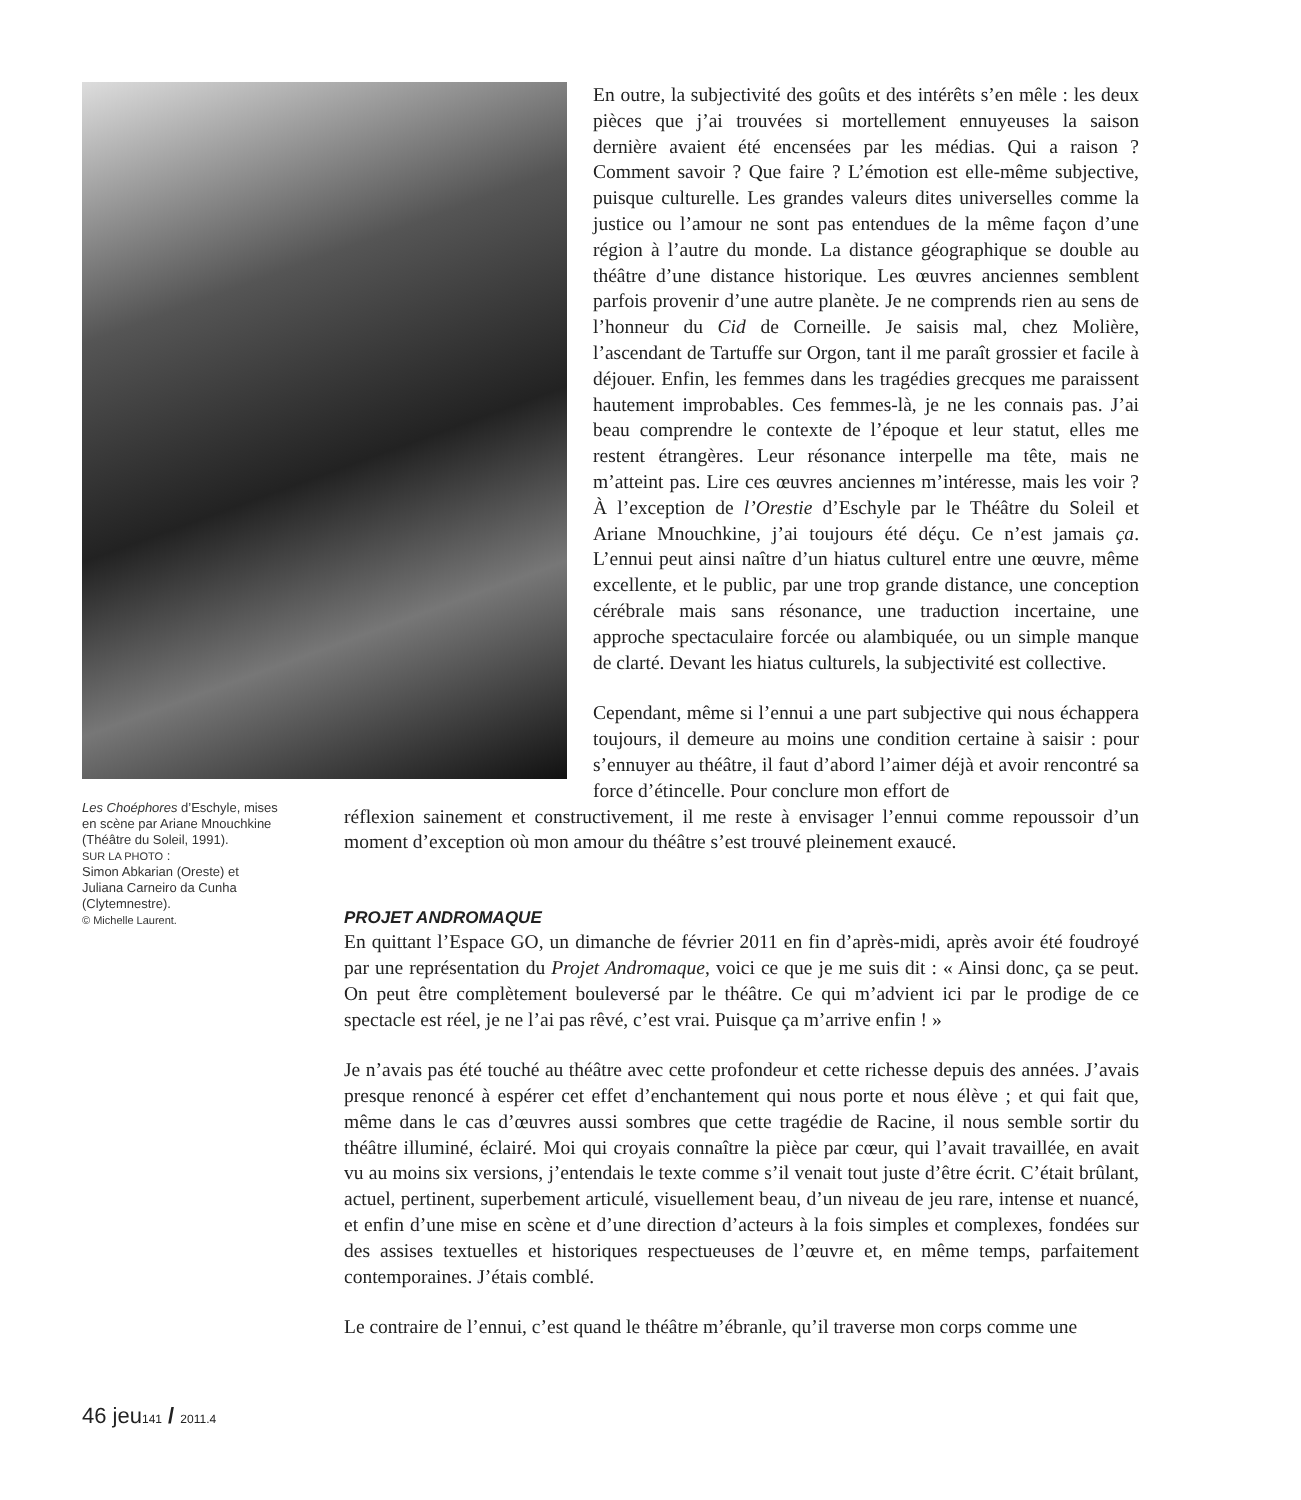En outre, la subjectivité des goûts et des intérêts s’en mêle : les deux pièces que j’ai trouvées si mortellement ennuyeuses la saison dernière avaient été encensées par les médias. Qui a raison ? Comment savoir ? Que faire ? L’émotion est elle-même subjective, puisque culturelle. Les grandes valeurs dites universelles comme la justice ou l’amour ne sont pas entendues de la même façon d’une région à l’autre du monde. La distance géographique se double au théâtre d’une distance historique. Les œuvres anciennes semblent parfois provenir d’une autre planète. Je ne comprends rien au sens de l’honneur du Cid de Corneille. Je saisis mal, chez Molière, l’ascendant de Tartuffe sur Orgon, tant il me paraît grossier et facile à déjouer. Enfin, les femmes dans les tragédies grecques me paraissent hautement improbables. Ces femmes-là, je ne les connais pas. J’ai beau comprendre le contexte de l’époque et leur statut, elles me restent étrangères. Leur résonance interpelle ma tête, mais ne m’atteint pas. Lire ces œuvres anciennes m’intéresse, mais les voir ? À l’exception de l’Orestie d’Eschyle par le Théâtre du Soleil et Ariane Mnouchkine, j’ai toujours été déçu. Ce n’est jamais ça. L’ennui peut ainsi naître d’un hiatus culturel entre une œuvre, même excellente, et le public, par une trop grande distance, une conception cérébrale mais sans résonance, une traduction incertaine, une approche spectaculaire forcée ou alambiquée, ou un simple manque de clarté. Devant les hiatus culturels, la subjectivité est collective.
Cependant, même si l’ennui a une part subjective qui nous échappera toujours, il demeure au moins une condition certaine à saisir : pour s’ennuyer au théâtre, il faut d’abord l’aimer déjà et avoir rencontré sa force d’étincelle. Pour conclure mon effort de
Les Choéphores d’Eschyle, mises en scène par Ariane Mnouchkine (Théâtre du Soleil, 1991).
SUR LA PHOTO :
Simon Abkarian (Oreste) et Juliana Carneiro da Cunha (Clytemnestre).
© Michelle Laurent.
réflexion sainement et constructivement, il me reste à envisager l’ennui comme repoussoir d’un moment d’exception où mon amour du théâtre s’est trouvé pleinement exaucé.
PROJET ANDROMAQUE
En quittant l’Espace GO, un dimanche de février 2011 en fin d’après-midi, après avoir été foudroyé par une représentation du Projet Andromaque, voici ce que je me suis dit : « Ainsi donc, ça se peut. On peut être complètement bouleversé par le théâtre. Ce qui m’advient ici par le prodige de ce spectacle est réel, je ne l’ai pas rêvé, c’est vrai. Puisque ça m’arrive enfin ! »
Je n’avais pas été touché au théâtre avec cette profondeur et cette richesse depuis des années. J’avais presque renoncé à espérer cet effet d’enchantement qui nous porte et nous élève ; et qui fait que, même dans le cas d’œuvres aussi sombres que cette tragédie de Racine, il nous semble sortir du théâtre illuminé, éclairé. Moi qui croyais connaître la pièce par cœur, qui l’avait travaillée, en avait vu au moins six versions, j’entendais le texte comme s’il venait tout juste d’être écrit. C’était brûlant, actuel, pertinent, superbement articulé, visuellement beau, d’un niveau de jeu rare, intense et nuancé, et enfin d’une mise en scène et d’une direction d’acteurs à la fois simples et complexes, fondées sur des assises textuelles et historiques respectueuses de l’œuvre et, en même temps, parfaitement contemporaines. J’étais comblé.
Le contraire de l’ennui, c’est quand le théâtre m’ébranle, qu’il traverse mon corps comme une
46 jeu141 / 2011.4